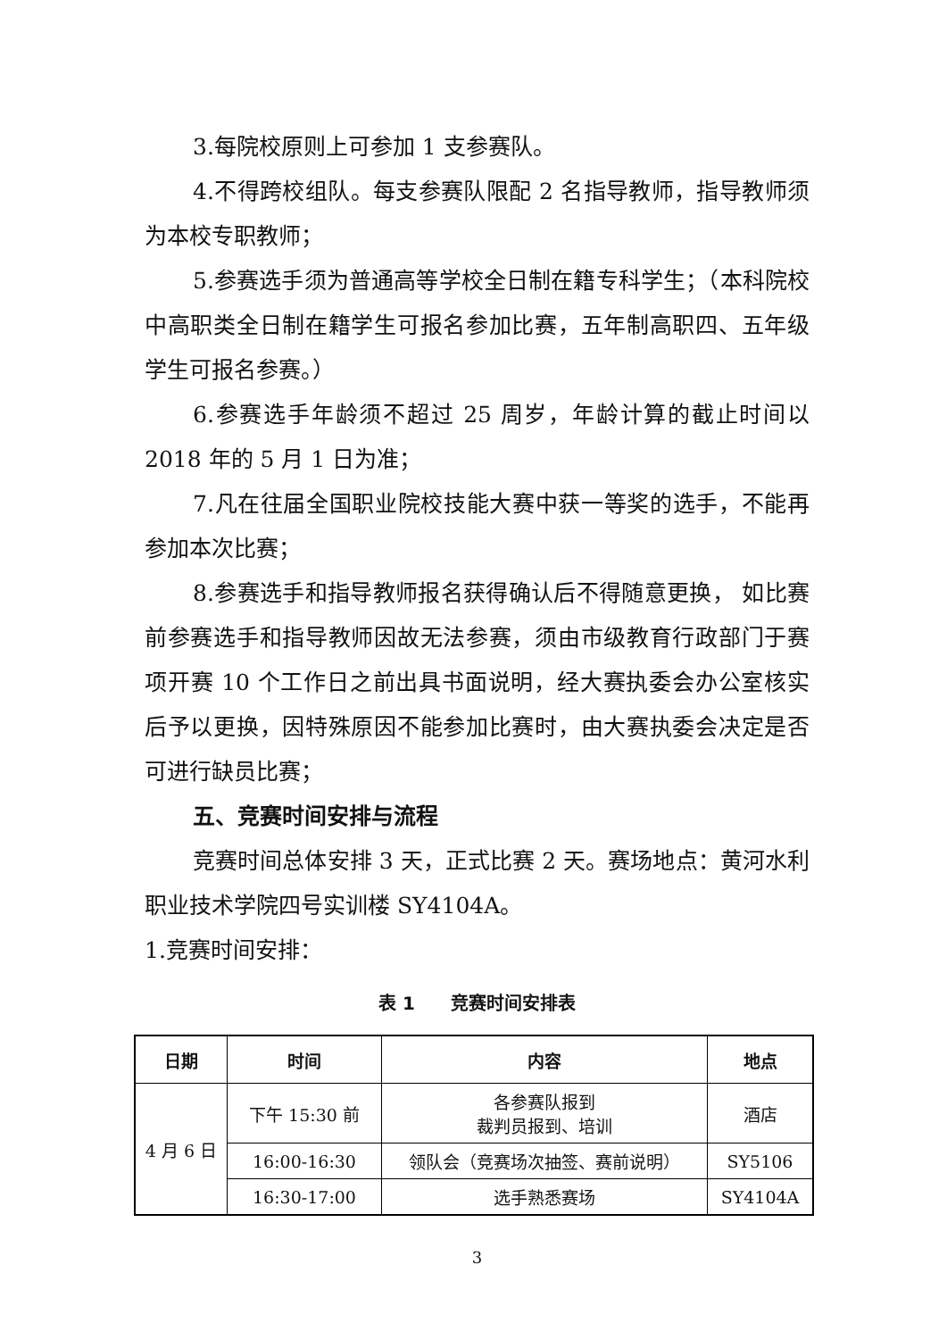3.每院校原则上可参加 1 支参赛队。
4.不得跨校组队。每支参赛队限配 2 名指导教师，指导教师须为本校专职教师；
5.参赛选手须为普通高等学校全日制在籍专科学生；（本科院校中高职类全日制在籍学生可报名参加比赛，五年制高职四、五年级学生可报名参赛。）
6.参赛选手年龄须不超过 25 周岁，年龄计算的截止时间以 2018 年的 5 月 1 日为准；
7.凡在往届全国职业院校技能大赛中获一等奖的选手，不能再参加本次比赛；
8.参赛选手和指导教师报名获得确认后不得随意更换， 如比赛前参赛选手和指导教师因故无法参赛，须由市级教育行政部门于赛项开赛 10 个工作日之前出具书面说明，经大赛执委会办公室核实后予以更换，因特殊原因不能参加比赛时，由大赛执委会决定是否可进行缺员比赛；
五、竞赛时间安排与流程
竞赛时间总体安排 3 天，正式比赛 2 天。赛场地点：黄河水利职业技术学院四号实训楼 SY4104A。
1.竞赛时间安排：
表 1　　竞赛时间安排表
| 日期 | 时间 | 内容 | 地点 |
| --- | --- | --- | --- |
| 4 月 6 日 | 下午 15:30 前 | 各参赛队报到 裁判员报到、培训 | 酒店 |
| | 16:00-16:30 | 领队会（竞赛场次抽签、赛前说明） | SY5106 |
| | 16:30-17:00 | 选手熟悉赛场 | SY4104A |
3